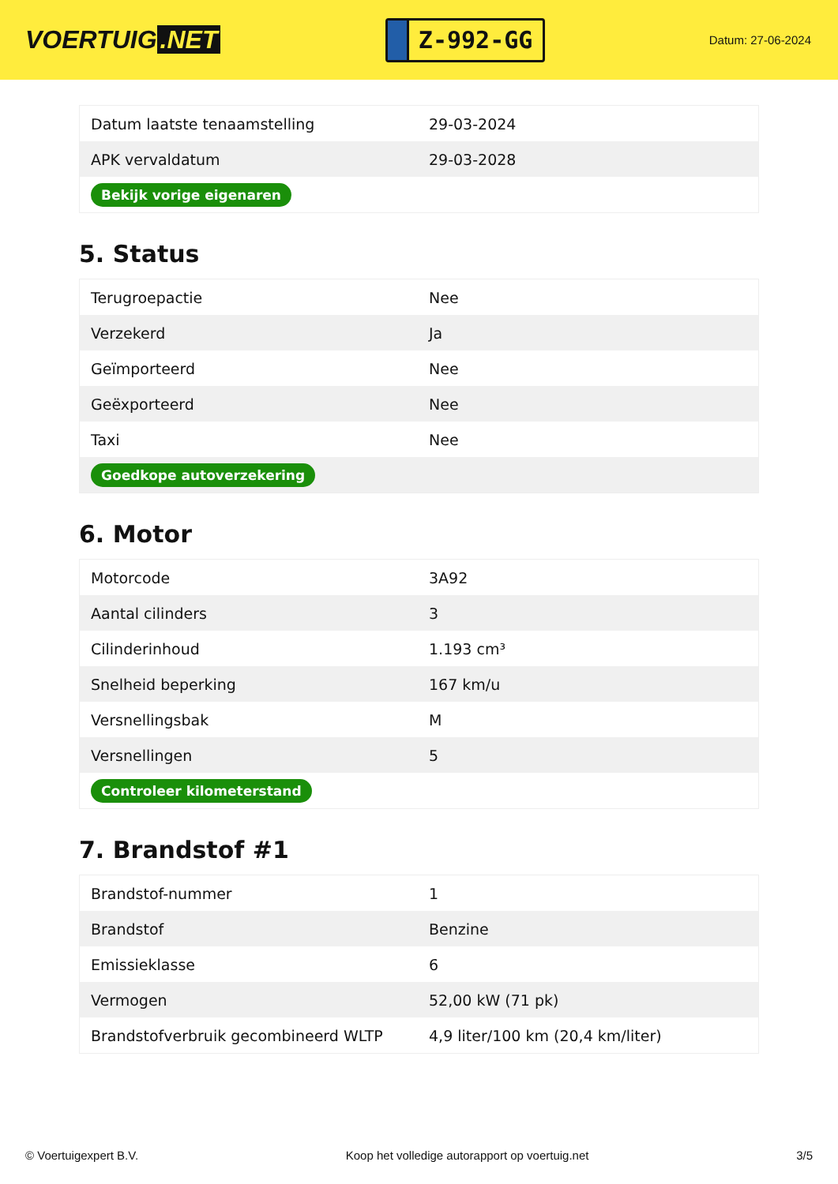VOERTUIG.NET
Z-992-GG
Datum: 27-06-2024
| Datum laatste tenaamstelling | 29-03-2024 |
| APK vervaldatum | 29-03-2028 |
| Bekijk vorige eigenaren | |
5. Status
| Terugroepactie | Nee |
| Verzekerd | Ja |
| Geïmporteerd | Nee |
| Geëxporteerd | Nee |
| Taxi | Nee |
| Goedkope autoverzekering | |
6. Motor
| Motorcode | 3A92 |
| Aantal cilinders | 3 |
| Cilinderinhoud | 1.193 cm³ |
| Snelheid beperking | 167 km/u |
| Versnellingsbak | M |
| Versnellingen | 5 |
| Controleer kilometerstand | |
7. Brandstof #1
| Brandstof-nummer | 1 |
| Brandstof | Benzine |
| Emissieklasse | 6 |
| Vermogen | 52,00 kW (71 pk) |
| Brandstofverbruik gecombineerd WLTP | 4,9 liter/100 km (20,4 km/liter) |
© Voertuigexpert B.V. Koop het volledige autorapport op voertuig.net 3/5